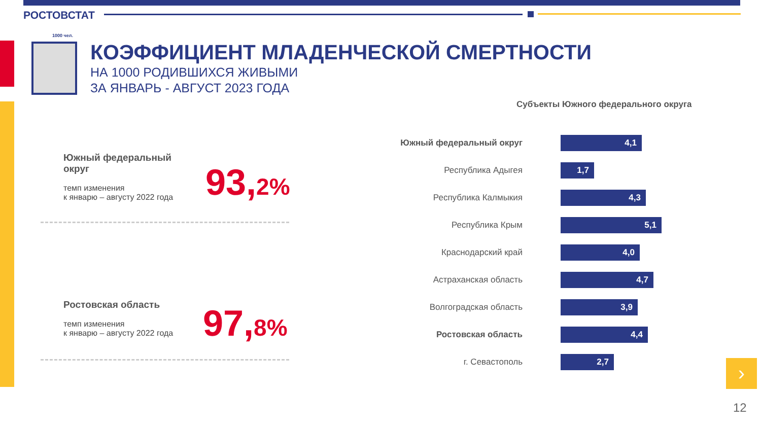РОСТОВСТАТ
1000 чел.
КОЭФФИЦИЕНТ МЛАДЕНЧЕСКОЙ СМЕРТНОСТИ
НА 1000 РОДИВШИХСЯ ЖИВЫМИ
ЗА ЯНВАРЬ - АВГУСТ 2023 ГОДА
Южный федеральный
округ
темп изменения
к январю – августу 2022 года
93,2%
Ростовская область
темп изменения
к январю – августу 2022 года
97,8%
Субъекты Южного федерального округа
Южный федеральный округ
4,1
Республика Адыгея
1,7
Республика Калмыкия
4,3
Республика Крым
5,1
Краснодарский край
4,0
Астраханская область
4,7
Волгоградская область
3,9
Ростовская область
4,4
г. Севастополь
2,7
›
12